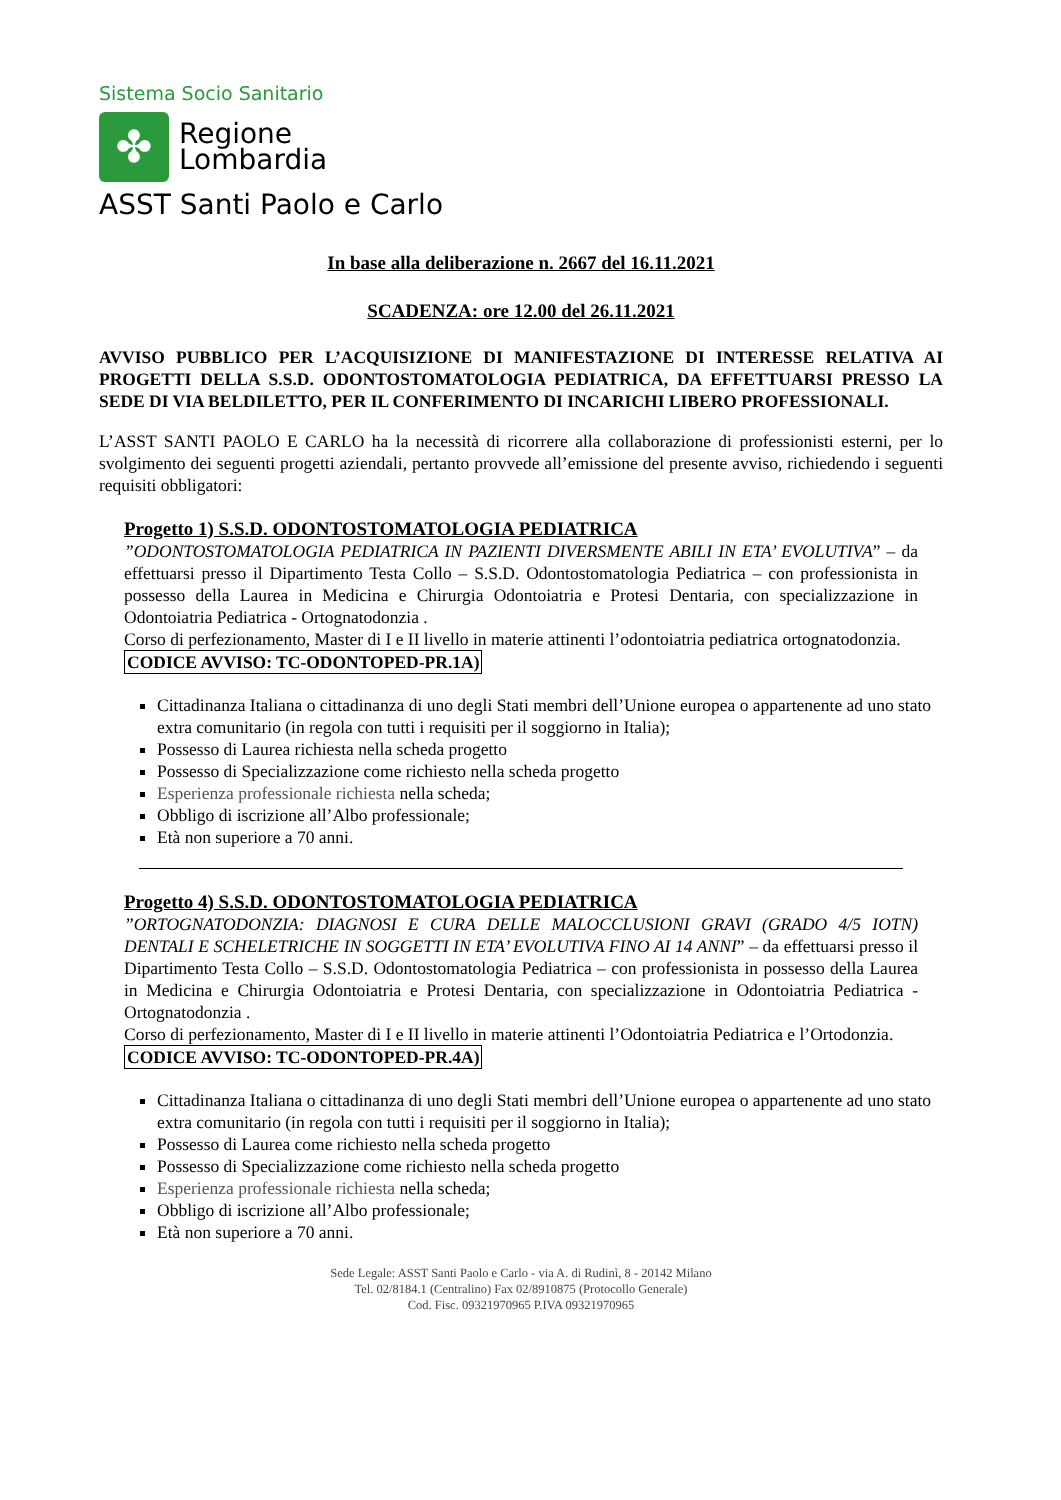Sistema Socio Sanitario
✤
Regione
Lombardia
ASST Santi Paolo e Carlo
In base alla deliberazione n. 2667 del 16.11.2021
SCADENZA: ore 12.00 del 26.11.2021
AVVISO PUBBLICO PER L’ACQUISIZIONE DI MANIFESTAZIONE DI INTERESSE RELATIVA AI PROGETTI DELLA S.S.D. ODONTOSTOMATOLOGIA PEDIATRICA, DA EFFETTUARSI PRESSO LA SEDE DI VIA BELDILETTO, PER IL CONFERIMENTO DI INCARICHI LIBERO PROFESSIONALI.
L’ASST SANTI PAOLO E CARLO ha la necessità di ricorrere alla collaborazione di professionisti esterni, per lo svolgimento dei seguenti progetti aziendali, pertanto provvede all’emissione del presente avviso, richiedendo i seguenti requisiti obbligatori:
Progetto 1) S.S.D. ODONTOSTOMATOLOGIA PEDIATRICA
”ODONTOSTOMATOLOGIA PEDIATRICA IN PAZIENTI DIVERSMENTE ABILI IN ETA’ EVOLUTIVA” – da effettuarsi presso il Dipartimento Testa Collo – S.S.D. Odontostomatologia Pediatrica – con professionista in possesso della Laurea in Medicina e Chirurgia Odontoiatria e Protesi Dentaria, con specializzazione in Odontoiatria Pediatrica - Ortognatodonzia .
Corso di perfezionamento, Master di I e II livello in materie attinenti l’odontoiatria pediatrica ortognatodonzia.
CODICE AVVISO: TC-ODONTOPED-PR.1A)
Cittadinanza Italiana o cittadinanza di uno degli Stati membri dell’Unione europea o appartenente ad uno stato extra comunitario (in regola con tutti i requisiti per il soggiorno in Italia);
Possesso di Laurea richiesta nella scheda progetto
Possesso di Specializzazione come richiesto nella scheda progetto
Esperienza professionale richiesta nella scheda;
Obbligo di iscrizione all’Albo professionale;
Età non superiore a 70 anni.
Progetto 4) S.S.D. ODONTOSTOMATOLOGIA PEDIATRICA
”ORTOGNATODONZIA: DIAGNOSI E CURA DELLE MALOCCLUSIONI GRAVI (GRADO 4/5 IOTN) DENTALI E SCHELETRICHE IN SOGGETTI IN ETA’ EVOLUTIVA FINO AI 14 ANNI” – da effettuarsi presso il Dipartimento Testa Collo – S.S.D. Odontostomatologia Pediatrica – con professionista in possesso della Laurea in Medicina e Chirurgia Odontoiatria e Protesi Dentaria, con specializzazione in Odontoiatria Pediatrica - Ortognatodonzia .
Corso di perfezionamento, Master di I e II livello in materie attinenti l’Odontoiatria Pediatrica e l’Ortodonzia.
CODICE AVVISO: TC-ODONTOPED-PR.4A)
Cittadinanza Italiana o cittadinanza di uno degli Stati membri dell’Unione europea o appartenente ad uno stato extra comunitario (in regola con tutti i requisiti per il soggiorno in Italia);
Possesso di Laurea come richiesto nella scheda progetto
Possesso di Specializzazione come richiesto nella scheda progetto
Esperienza professionale richiesta nella scheda;
Obbligo di iscrizione all’Albo professionale;
Età non superiore a 70 anni.
Sede Legale: ASST Santi Paolo e Carlo - via A. di Rudinì, 8 - 20142 Milano
Tel. 02/8184.1 (Centralino) Fax 02/8910875 (Protocollo Generale)
Cod. Fisc. 09321970965 P.IVA 09321970965